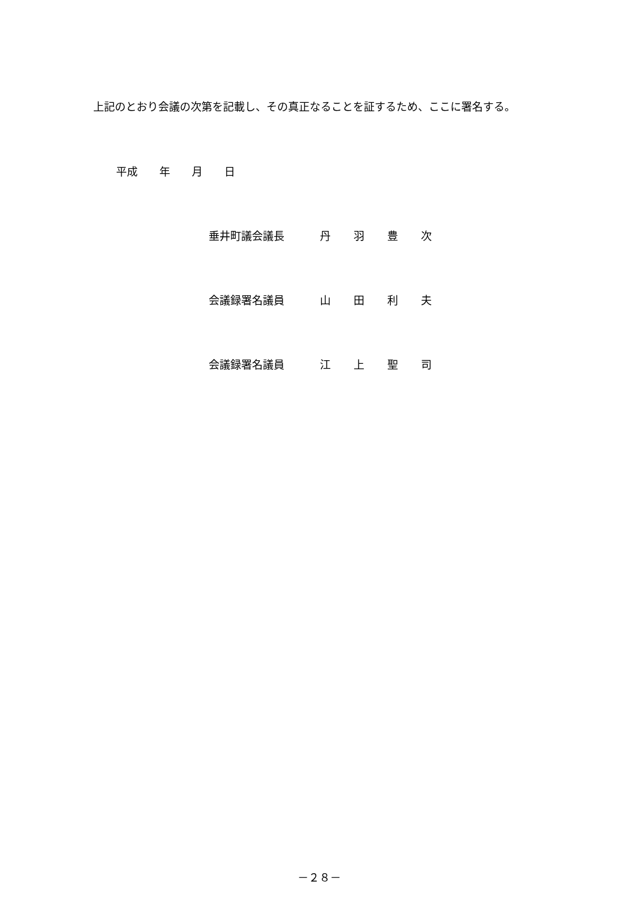上記のとおり会議の次第を記載し、その真正なることを証するため、ここに署名する。
平成　　年　　月　　日
垂井町議会議長 丹 羽 豊 次
会議録署名議員 山 田 利 夫
会議録署名議員 江 上 聖 司
－２８－